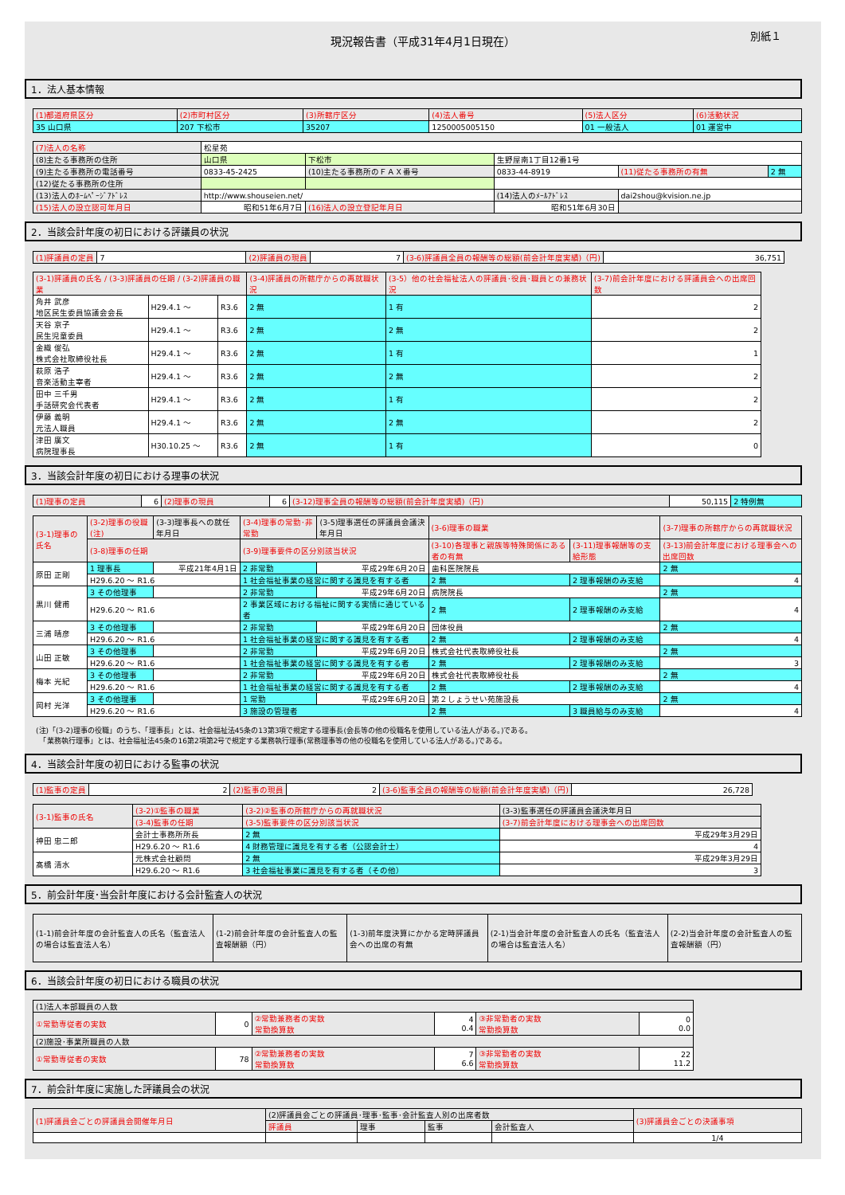現況報告書（平成31年4月1日現在） 別紙１
1．法人基本情報
| (1)都道府県区分 | (2)市町村区分 | (3)所轄庁区分 | (4)法人番号 | (5)法人区分 | (6)活動状況 |
| --- | --- | --- | --- | --- | --- |
| 35 山口県 | 207 下松市 | 35207 | 1250005005150 | 01 一般法人 | 01 運営中 |
| (7)法人の名称 | 松星苑 | | | | |
| (8)主たる事務所の住所 | 山口県 | 下松市 | 生野屋南1丁目12番1号 | | |
| (9)主たる事務所の電話番号 | 0833-45-2425 | (10)主たる事務所のＦＡＸ番号 | 0833-44-8919 | (11)従たる事務所の有無 | 2 無 |
| (12)従たる事務所の住所 | | | | | |
| (13)法人のﾎｰﾑﾍﾟｰｼﾞｱﾄﾞﾚｽ | http://www.shouseien.net/ | | (14)法人のﾒｰﾙｱﾄﾞﾚｽ | dai2shou@kvision.ne.jp | |
| (15)法人の設立認可年月日 | 昭和51年6月7日 | (16)法人の設立登記年月日 | 昭和51年6月30日 | | |
2．当該会計年度の初日における評議員の状況
| (1)評議員の定員 | 7 | (2)評議員の現員 | 7 | (3-6)評議員全員の報酬等の総額(前会計年度実績)（円) | 36,751 |
| (3-1)評議員の氏名 / (3-3)評議員の任期 / (3-2)評議員の職業 | | | (3-4)評議員の所轄庁からの再就職状況 | (3-5）他の社会福祉法人の評議員･役員･職員との兼務状況 | (3-7)前会計年度における評議員会への出席回数 |
| --- | --- | --- | --- | --- | --- |
| 角井 武彦 地区民生委員協議会会長 | H29.4.1 ～ | R3.6 | 2 無 | 1 有 | 2 |
| 天谷 京子 民生児童委員 | H29.4.1 ～ | R3.6 | 2 無 | 2 無 | 2 |
| 金織 俊弘 株式会社取締役社長 | H29.4.1 ～ | R3.6 | 2 無 | 1 有 | 1 |
| 萩原 浩子 音楽活動主宰者 | H29.4.1 ～ | R3.6 | 2 無 | 2 無 | 2 |
| 田中 三千男 手話研究会代表者 | H29.4.1 ～ | R3.6 | 2 無 | 1 有 | 2 |
| 伊藤 義明 元法人職員 | H29.4.1 ～ | R3.6 | 2 無 | 2 無 | 2 |
| 津田 廣文 病院理事長 | H30.10.25 ～ | R3.6 | 2 無 | 1 有 | 0 |
3．当該会計年度の初日における理事の状況
| (1)理事の定員 | 6 | (2)理事の現員 | 6 | (3-12)理事全員の報酬等の総額(前会計年度実績)（円) | 50,115 | 2 特例無 |
| (3-1)理事の氏名 | (3-2)理事の役職(注) | (3-3)理事長への就任年月日 | (3-4)理事の常勤･非常勤 | (3-5)理事選任の評議員会議決年月日 | (3-6)理事の職業 | | (3-7)理事の所轄庁からの再就職状況 |
| --- | --- | --- | --- | --- | --- | --- | --- |
| | (3-8)理事の任期 | | (3-9)理事要件の区分別該当状況 | | (3-10)各理事と親族等特殊関係にある者の有無 | (3-11)理事報酬等の支給形態 | (3-13)前会計年度における理事会への出席回数 |
| 原田 正剛 | 1 理事長 | 平成21年4月1日 | 2 非常勤 | 平成29年6月20日 | 歯科医院院長 | | 2 無 |
| | H29.6.20 ～ R1.6 | | 1 社会福祉事業の経営に関する識見を有する者 | | 2 無 | 2 理事報酬のみ支給 | 4 |
| 黒川 健甫 | 3 その他理事 | | 2 非常勤 | 平成29年6月20日 | 病院院長 | | 2 無 |
| | H29.6.20 ～ R1.6 | | 2 事業区域における福祉に関する実情に通じている者 | | 2 無 | 2 理事報酬のみ支給 | 4 |
| 三浦 晴彦 | 3 その他理事 | | 2 非常勤 | 平成29年6月20日 | 団体役員 | | 2 無 |
| | H29.6.20 ～ R1.6 | | 1 社会福祉事業の経営に関する識見を有する者 | | 2 無 | 2 理事報酬のみ支給 | 4 |
| 山田 正敏 | 3 その他理事 | | 2 非常勤 | 平成29年6月20日 | 株式会社代表取締役社長 | | 2 無 |
| | H29.6.20 ～ R1.6 | | 1 社会福祉事業の経営に関する識見を有する者 | | 2 無 | 2 理事報酬のみ支給 | 3 |
| 梅本 光紀 | 3 その他理事 | | 2 非常勤 | 平成29年6月20日 | 株式会社代表取締役社長 | | 2 無 |
| | H29.6.20 ～ R1.6 | | 1 社会福祉事業の経営に関する識見を有する者 | | 2 無 | 2 理事報酬のみ支給 | 4 |
| 岡村 光洋 | 3 その他理事 | | 1 常勤 | 平成29年6月20日 | 第２しょうせい苑施設長 | | 2 無 |
| | H29.6.20 ～ R1.6 | | 3 施設の管理者 | | 2 無 | 3 職員給与のみ支給 | 4 |
(注)「(3-2)理事の役職」のうち、「理事長」とは、社会福祉法45条の13第3項で規定する理事長(会長等の他の役職名を使用している法人がある。)である。
　「業務執行理事」とは、社会福祉法45条の16第2項第2号で規定する業務執行理事(常務理事等の他の役職名を使用している法人がある。)である。
4．当該会計年度の初日における監事の状況
| (1)監事の定員 | 2 | (2)監事の現員 | 2 | (3-6)監事全員の報酬等の総額(前会計年度実績)（円) | 26,728 |
| (3-1)監事の氏名 | (3-2)①監事の職業 | (3-2)②監事の所轄庁からの再就職状況 | (3-3)監事選任の評議員会議決年月日 |
| --- | --- | --- | --- |
| | (3-4)監事の任期 | (3-5)監事要件の区分別該当状況 | (3-7)前会計年度における理事会への出席回数 |
| 神田 忠二郎 | 会計士事務所所長 | 2 無 | 平成29年3月29日 |
| | H29.6.20 ～ R1.6 | 4 財務管理に識見を有する者（公認会計士） | 4 |
| 髙橋 清水 | 元株式会社顧問 | 2 無 | 平成29年3月29日 |
| | H29.6.20 ～ R1.6 | 3 社会福祉事業に識見を有する者（その他） | 3 |
5．前会計年度･当会計年度における会計監査人の状況
| (1-1)前会計年度の会計監査人の氏名（監査法人の場合は監査法人名） | (1-2)前会計年度の会計監査人の監査報酬額（円） | (1-3)前年度決算にかかる定時評議員会への出席の有無 | (2-1)当会計年度の会計監査人の氏名（監査法人の場合は監査法人名） | (2-2)当会計年度の会計監査人の監査報酬額（円） |
| --- | --- | --- | --- | --- |
6．当該会計年度の初日における職員の状況
| (1)法人本部職員の人数 | | | | | |
| ①常勤専従者の実数 | 0 | ②常勤兼務者の実数 常勤換算数 | 4 0.4 | ③非常勤者の実数 常勤換算数 | 0 0.0 |
| (2)施設･事業所職員の人数 | | | | | |
| ①常勤専従者の実数 | 78 | ②常勤兼務者の実数 常勤換算数 | 7 6.6 | ③非常勤者の実数 常勤換算数 | 22 11.2 |
7．前会計年度に実施した評議員会の状況
| (1)評議員会ごとの評議員会開催年月日 | (2)評議員会ごとの評議員･理事･監事･会計監査人別の出席者数 | | | | (3)評議員会ごとの決議事項 |
| --- | --- | --- | --- | --- | --- |
| | 評議員 | 理事 | 監事 | 会計監査人 | |
| | | | | | 1/4 |